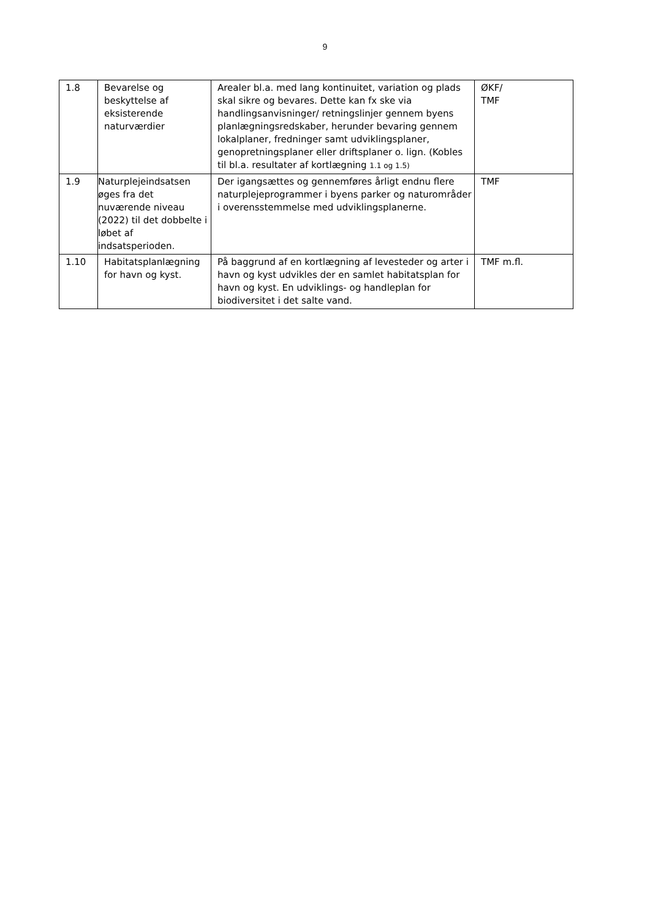9
| 1.8 | Bevarelse og beskyttelse af eksisterende naturværdier | Arealer bl.a. med lang kontinuitet, variation og plads skal sikre og bevares. Dette kan fx ske via handlingsanvisninger/ retningslinjer gennem byens planlægningsredskaber, herunder bevaring gennem lokalplaner, fredninger samt udviklingsplaner, genopretningsplaner eller driftsplaner o. lign. (Kobles til bl.a. resultater af kortlægning 1.1 og 1.5) | ØKF/ TMF |
| 1.9 | Naturplejeindsatsen øges fra det nuværende niveau (2022) til det dobbelte i løbet af indsatsperioden. | Der igangsættes og gennemføres årligt endnu flere naturplejeprogrammer i byens parker og naturområder i overensstemmelse med udviklingsplanerne. | TMF |
| 1.10 | Habitatsplanlægning for havn og kyst. | På baggrund af en kortlægning af levesteder og arter i havn og kyst udvikles der en samlet habitatsplan for havn og kyst. En udviklings- og handleplan for biodiversitet i det salte vand. | TMF m.fl. |